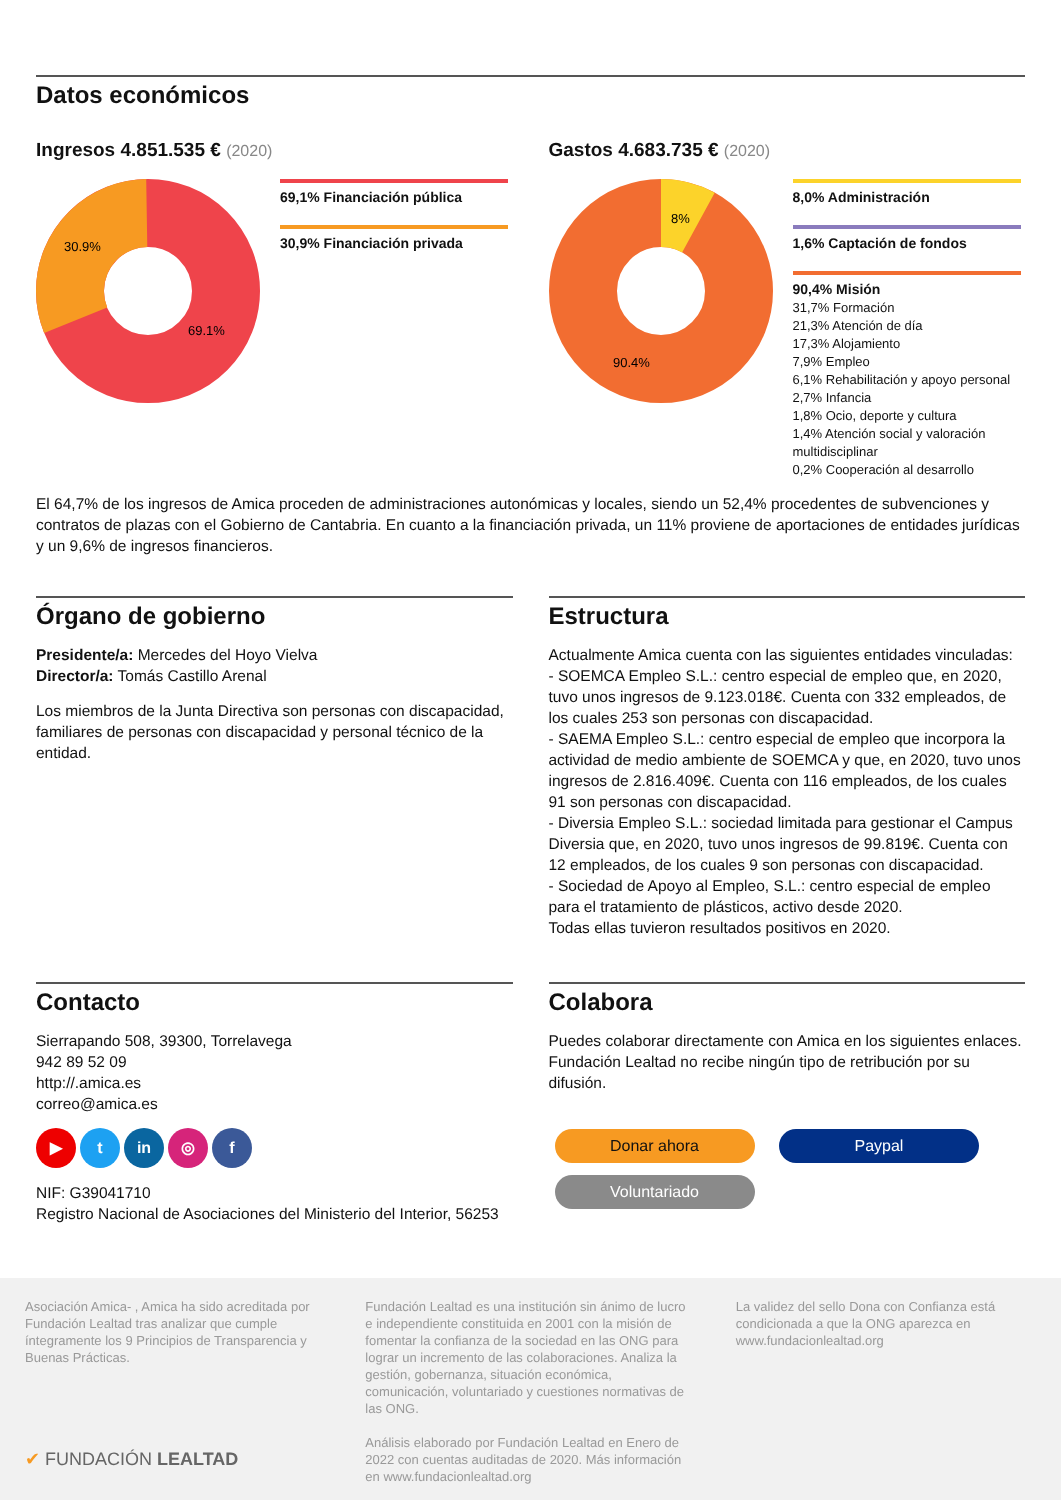Datos económicos
Ingresos 4.851.535 € (2020)
30.9%
69.1%
69,1% Financiación pública
30,9% Financiación privada
Gastos 4.683.735 € (2020)
8%
90.4%
8,0% Administración
1,6% Captación de fondos
90,4% Misión
31,7% Formación
21,3% Atención de día
17,3% Alojamiento
7,9% Empleo
6,1% Rehabilitación y apoyo personal
2,7% Infancia
1,8% Ocio, deporte y cultura
1,4% Atención social y valoración multidisciplinar
0,2% Cooperación al desarrollo
El 64,7% de los ingresos de Amica proceden de administraciones autonómicas y locales, siendo un 52,4% procedentes de subvenciones y contratos de plazas con el Gobierno de Cantabria. En cuanto a la financiación privada, un 11% proviene de aportaciones de entidades jurídicas y un 9,6% de ingresos financieros.
Órgano de gobierno
Presidente/a: Mercedes del Hoyo Vielva
Director/a: Tomás Castillo Arenal
Los miembros de la Junta Directiva son personas con discapacidad, familiares de personas con discapacidad y personal técnico de la entidad.
Estructura
Actualmente Amica cuenta con las siguientes entidades vinculadas:
- SOEMCA Empleo S.L.: centro especial de empleo que, en 2020, tuvo unos ingresos de 9.123.018€. Cuenta con 332 empleados, de los cuales 253 son personas con discapacidad.
- SAEMA Empleo S.L.: centro especial de empleo que incorpora la actividad de medio ambiente de SOEMCA y que, en 2020, tuvo unos ingresos de 2.816.409€. Cuenta con 116 empleados, de los cuales 91 son personas con discapacidad.
- Diversia Empleo S.L.: sociedad limitada para gestionar el Campus Diversia que, en 2020, tuvo unos ingresos de 99.819€. Cuenta con 12 empleados, de los cuales 9 son personas con discapacidad.
- Sociedad de Apoyo al Empleo, S.L.: centro especial de empleo para el tratamiento de plásticos, activo desde 2020.
Todas ellas tuvieron resultados positivos en 2020.
Contacto
Sierrapando 508, 39300, Torrelavega
942 89 52 09
http://.amica.es
correo@amica.es
▶ t in ◎ f
NIF: G39041710
Registro Nacional de Asociaciones del Ministerio del Interior, 56253
Colabora
Puedes colaborar directamente con Amica en los siguientes enlaces.
Fundación Lealtad no recibe ningún tipo de retribución por su difusión.
Donar ahora Paypal
Voluntariado
Asociación Amica- , Amica ha sido acreditada por Fundación Lealtad tras analizar que cumple íntegramente los 9 Principios de Transparencia y Buenas Prácticas.
✔ FUNDACIÓN LEALTAD
Fundación Lealtad es una institución sin ánimo de lucro e independiente constituida en 2001 con la misión de fomentar la confianza de la sociedad en las ONG para lograr un incremento de las colaboraciones. Analiza la gestión, gobernanza, situación económica, comunicación, voluntariado y cuestiones normativas de las ONG.
Análisis elaborado por Fundación Lealtad en Enero de 2022 con cuentas auditadas de 2020. Más información en www.fundacionlealtad.org
La validez del sello Dona con Confianza está condicionada a que la ONG aparezca en www.fundacionlealtad.org